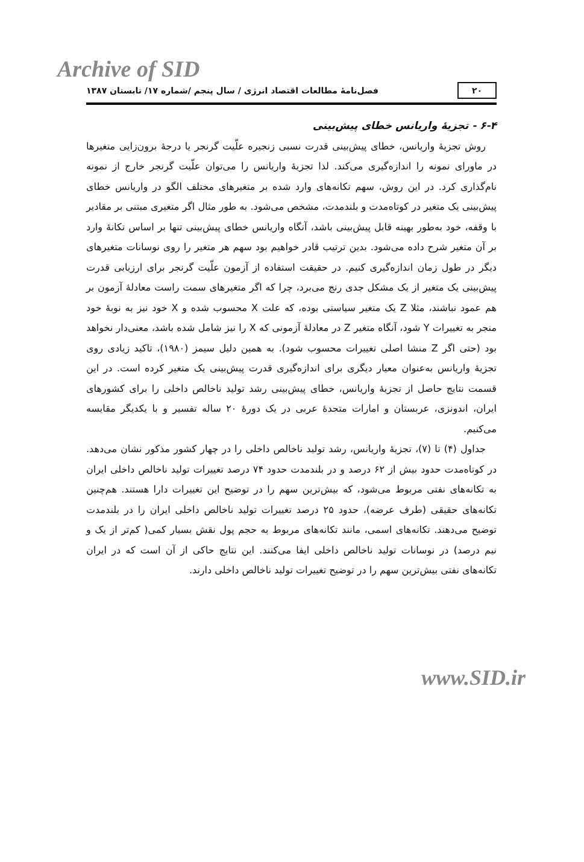Archive of SID
۲۰ فصل‌نامهٔ مطالعات اقتصاد انرژی / سال پنجم /شماره ۱۷/ تابستان ۱۳۸۷
۶-۴ - تجزیهٔ واریانس خطای پیش‌بینی
روش تجزیهٔ واریانس، خطای پیش‌بینی قدرت نسبی زنجیره علّیت گرنجر یا درجهٔ برون‌زایی متغیرها در ماورای نمونه را اندازه‌گیری می‌کند. لذا تجزیهٔ واریانس را می‌توان علّیت گرنجر خارج از نمونه نام‌گذاری کرد. در این روش، سهم تکانه‌های وارد شده بر متغیرهای مختلف الگو در واریانس خطای پیش‌بینی یک متغیر در کوتاه‌مدت و بلندمدت، مشخص می‌شود. به طور مثال اگر متغیری مبتنی بر مقادیر با وقفه، خود به‌طور بهینه قابل پیش‌بینی باشد، آنگاه واریانس خطای پیش‌بینی تنها بر اساس تکانهٔ وارد بر آن متغیر شرح داده می‌شود. بدین ترتیب قادر خواهیم بود سهم هر متغیر را روی نوسانات متغیرهای دیگر در طول زمان اندازه‌گیری کنیم. در حقیقت استفاده از آزمون علّیت گرنجر برای ارزیابی قدرت پیش‌بینی یک متغیر از یک مشکل جدی رنج می‌برد، چرا که اگر متغیرهای سمت راست معادلهٔ آزمون بر هم عمود نباشند، مثلا Z یک متغیر سیاستی بوده، که علت X محسوب شده و X خود نیز به نوبهٔ خود منجر به تغییرات Y شود، آنگاه متغیر Z در معادلهٔ آزمونی که X را نیز شامل شده باشد، معنی‌دار نخواهد بود (حتی اگر Z منشا اصلی تغییرات محسوب شود). به همین دلیل سیمز (۱۹۸۰)، تاکید زیادی روی تجزیهٔ واریانس به‌عنوان معیار دیگری برای اندازه‌گیری قدرت پیش‌بینی یک متغیر کرده است. در این قسمت نتایج حاصل از تجزیهٔ واریانس، خطای پیش‌بینی رشد تولید ناخالص داخلی را برای کشورهای ایران، اندونزی، عربستان و امارات متحدهٔ عربی در یک دورهٔ ۲۰ ساله تفسیر و با یکدیگر مقایسه می‌کنیم.
جداول (۴) تا (۷)، تجزیهٔ واریانس، رشد تولید ناخالص داخلی را در چهار کشور مذکور نشان می‌دهد. در کوتاه‌مدت حدود بیش از ۶۲ درصد و در بلندمدت حدود ۷۴ درصد تغییرات تولید ناخالص داخلی ایران به تکانه‌های نفتی مربوط می‌شود، که بیش‌ترین سهم را در توضیح این تغییرات دارا هستند. هم‌چنین تکانه‌های حقیقی (طرف عرضه)، حدود ۲۵ درصد تغییرات تولید ناخالص داخلی ایران را در بلندمدت توضیح می‌دهند. تکانه‌های اسمی، مانند تکانه‌های مربوط به حجم پول نقش بسیار کمی( کم‌تر از یک و نیم درصد) در نوسانات تولید ناخالص داخلی ایفا می‌کنند. این نتایج حاکی از آن است که در ایران تکانه‌های نفتی بیش‌ترین سهم را در توضیح تغییرات تولید ناخالص داخلی دارند.
www.SID.ir